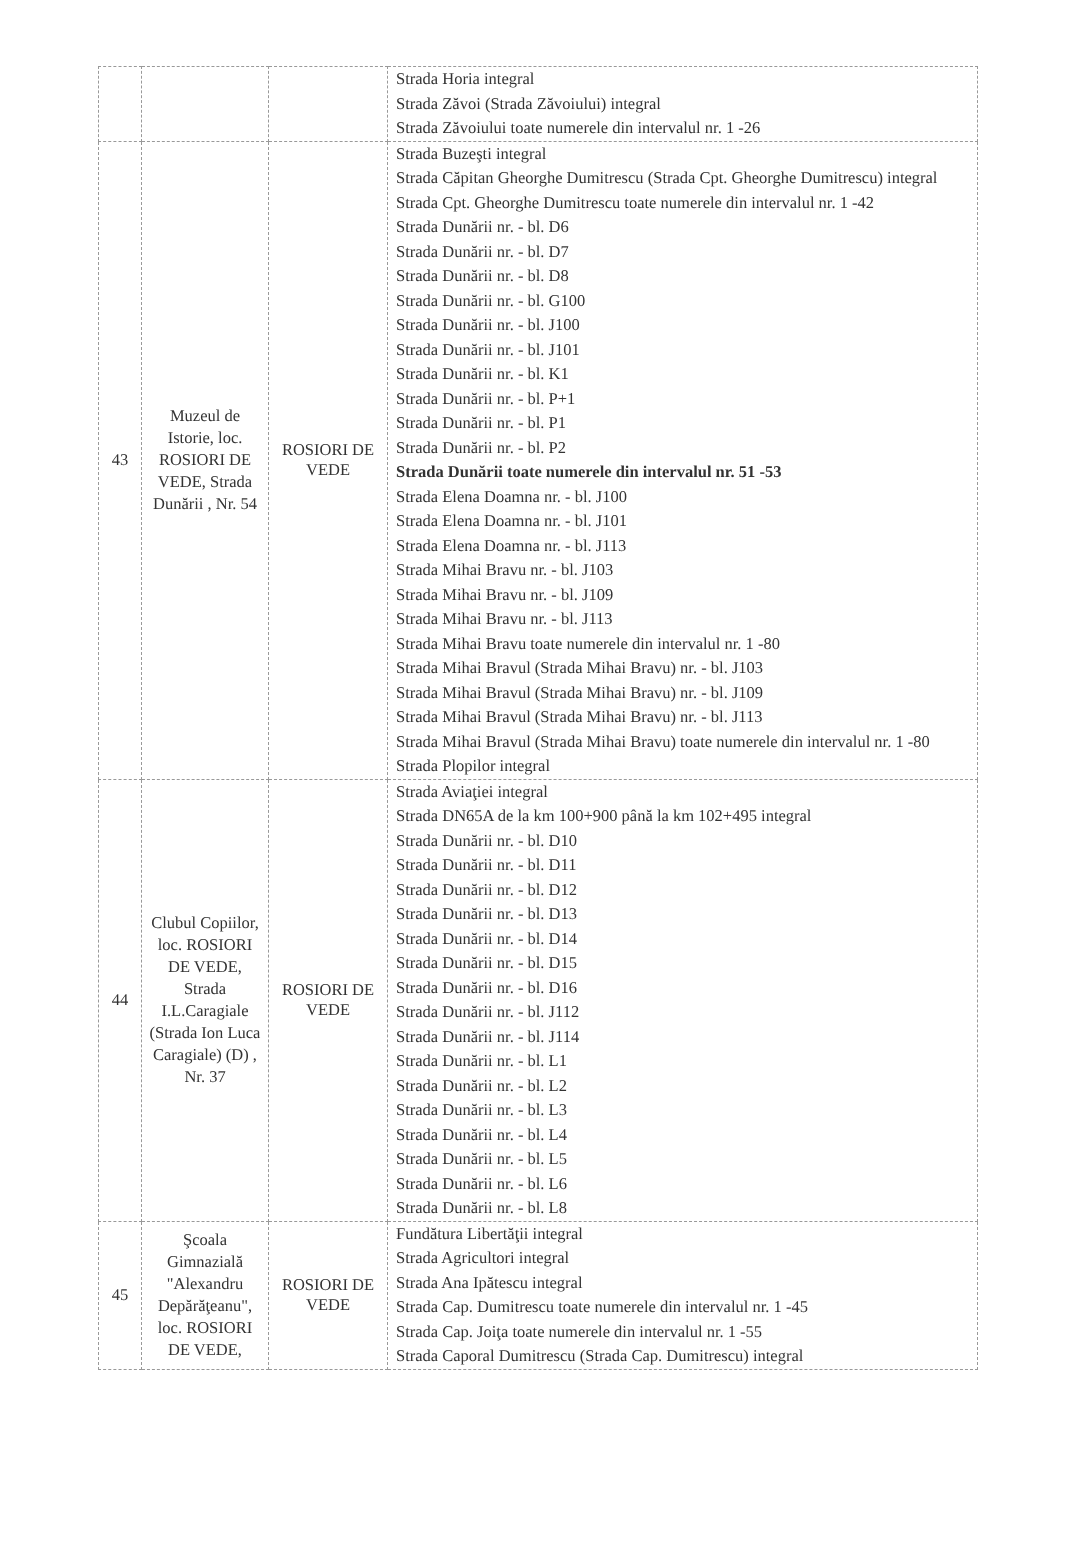| | | | Strada Horia integral Strada Zăvoi (Strada Zăvoiului) integral Strada Zăvoiului toate numerele din intervalul nr. 1 -26 |
| 43 | Muzeul de Istorie, loc. ROSIORI DE VEDE, Strada Dunării , Nr. 54 | ROSIORI DE VEDE | Strada Buzeşti integral Strada Căpitan Gheorghe Dumitrescu (Strada Cpt. Gheorghe Dumitrescu) integral Strada Cpt. Gheorghe Dumitrescu toate numerele din intervalul nr. 1 -42 Strada Dunării nr. - bl. D6 Strada Dunării nr. - bl. D7 Strada Dunării nr. - bl. D8 Strada Dunării nr. - bl. G100 Strada Dunării nr. - bl. J100 Strada Dunării nr. - bl. J101 Strada Dunării nr. - bl. K1 Strada Dunării nr. - bl. P+1 Strada Dunării nr. - bl. P1 Strada Dunării nr. - bl. P2 Strada Dunării toate numerele din intervalul nr. 51 -53 Strada Elena Doamna nr. - bl. J100 Strada Elena Doamna nr. - bl. J101 Strada Elena Doamna nr. - bl. J113 Strada Mihai Bravu nr. - bl. J103 Strada Mihai Bravu nr. - bl. J109 Strada Mihai Bravu nr. - bl. J113 Strada Mihai Bravu toate numerele din intervalul nr. 1 -80 Strada Mihai Bravul (Strada Mihai Bravu) nr. - bl. J103 Strada Mihai Bravul (Strada Mihai Bravu) nr. - bl. J109 Strada Mihai Bravul (Strada Mihai Bravu) nr. - bl. J113 Strada Mihai Bravul (Strada Mihai Bravu) toate numerele din intervalul nr. 1 -80 Strada Plopilor integral |
| 44 | Clubul Copiilor, loc. ROSIORI DE VEDE, Strada I.L.Caragiale (Strada Ion Luca Caragiale) (D) , Nr. 37 | ROSIORI DE VEDE | Strada Aviaţiei integral Strada DN65A de la km 100+900 până la km 102+495 integral Strada Dunării nr. - bl. D10 Strada Dunării nr. - bl. D11 Strada Dunării nr. - bl. D12 Strada Dunării nr. - bl. D13 Strada Dunării nr. - bl. D14 Strada Dunării nr. - bl. D15 Strada Dunării nr. - bl. D16 Strada Dunării nr. - bl. J112 Strada Dunării nr. - bl. J114 Strada Dunării nr. - bl. L1 Strada Dunării nr. - bl. L2 Strada Dunării nr. - bl. L3 Strada Dunării nr. - bl. L4 Strada Dunării nr. - bl. L5 Strada Dunării nr. - bl. L6 Strada Dunării nr. - bl. L8 |
| 45 | Şcoala Gimnazială "Alexandru Depărăţeanu", loc. ROSIORI DE VEDE, | ROSIORI DE VEDE | Fundătura Libertăţii integral Strada Agricultori integral Strada Ana Ipătescu integral Strada Cap. Dumitrescu toate numerele din intervalul nr. 1 -45 Strada Cap. Joiţa toate numerele din intervalul nr. 1 -55 Strada Caporal Dumitrescu (Strada Cap. Dumitrescu) integral |